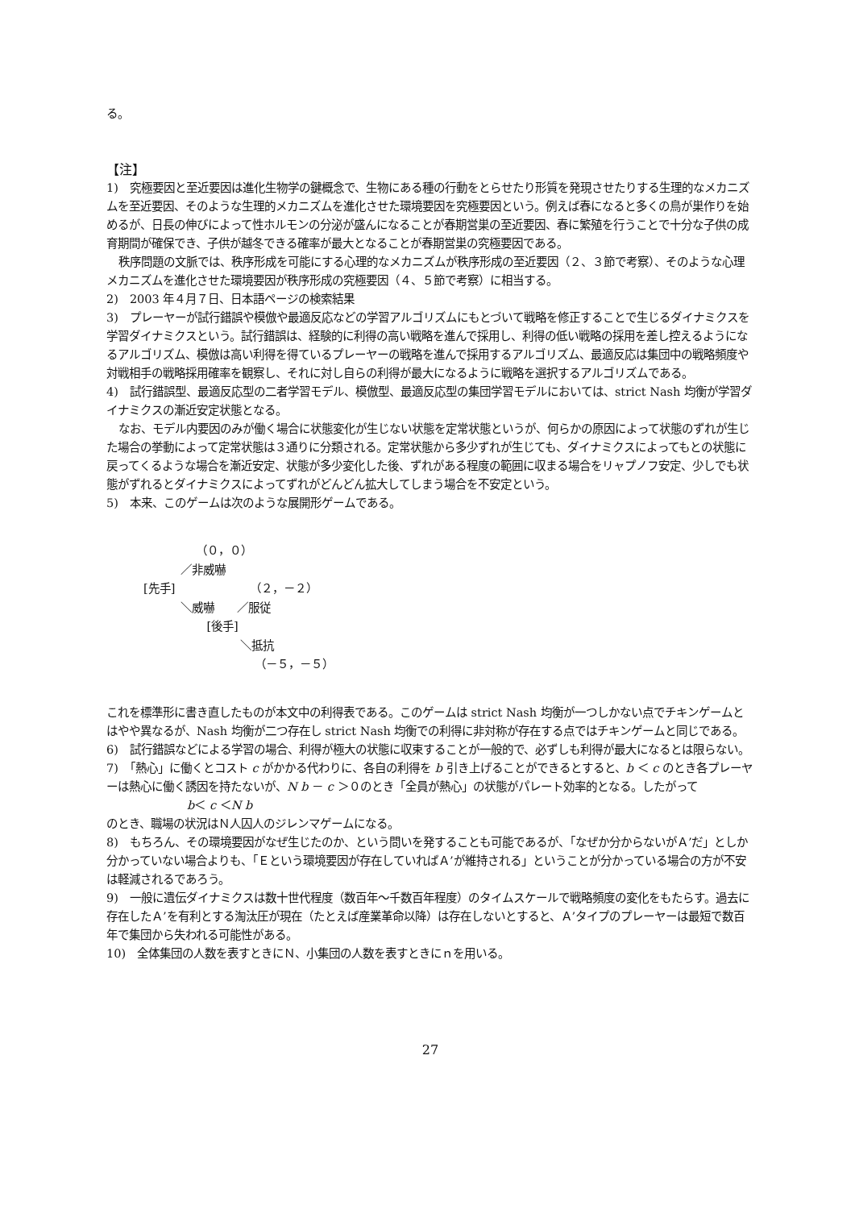る。
【注】
1)　究極要因と至近要因は進化生物学の鍵概念で、生物にある種の行動をとらせたり形質を発現させたりする生理的なメカニズムを至近要因、そのような生理的メカニズムを進化させた環境要因を究極要因という。例えば春になると多くの鳥が巣作りを始めるが、日長の伸びによって性ホルモンの分泌が盛んになることが春期営巣の至近要因、春に繁殖を行うことで十分な子供の成育期間が確保でき、子供が越冬できる確率が最大となることが春期営巣の究極要因である。
秩序問題の文脈では、秩序形成を可能にする心理的なメカニズムが秩序形成の至近要因（２、３節で考察）、そのような心理メカニズムを進化させた環境要因が秩序形成の究極要因（４、５節で考察）に相当する。
2)　2003 年４月７日、日本語ページの検索結果
3)　プレーヤーが試行錯誤や模倣や最適反応などの学習アルゴリズムにもとづいて戦略を修正することで生じるダイナミクスを学習ダイナミクスという。試行錯誤は、経験的に利得の高い戦略を進んで採用し、利得の低い戦略の採用を差し控えるようになるアルゴリズム、模倣は高い利得を得ているプレーヤーの戦略を進んで採用するアルゴリズム、最適反応は集団中の戦略頻度や対戦相手の戦略採用確率を観察し、それに対し自らの利得が最大になるように戦略を選択するアルゴリズムである。
4)　試行錯誤型、最適反応型の二者学習モデル、模倣型、最適反応型の集団学習モデルにおいては、strict Nash 均衡が学習ダイナミクスの漸近安定状態となる。
なお、モデル内要因のみが働く場合に状態変化が生じない状態を定常状態というが、何らかの原因によって状態のずれが生じた場合の挙動によって定常状態は３通りに分類される。定常状態から多少ずれが生じても、ダイナミクスによってもとの状態に戻ってくるような場合を漸近安定、状態が多少変化した後、ずれがある程度の範囲に収まる場合をリャプノフ安定、少しでも状態がずれるとダイナミクスによってずれがどんどん拡大してしまう場合を不安定という。
5)　本来、このゲームは次のような展開形ゲームである。
（０，０） ／非威嚇 [先手] （２，－２） ＼威嚇 ／服従 [後手] ＼抵抗 （－５，－５）
これを標準形に書き直したものが本文中の利得表である。このゲームは strict Nash 均衡が一つしかない点でチキンゲームとはやや異なるが、Nash 均衡が二つ存在し strict Nash 均衡での利得に非対称が存在する点ではチキンゲームと同じである。
6)　試行錯誤などによる学習の場合、利得が極大の状態に収束することが一般的で、必ずしも利得が最大になるとは限らない。
7)　「熱心」に働くとコスト c がかかる代わりに、各自の利得を b 引き上げることができるとすると、b ＜ c のとき各プレーヤーは熱心に働く誘因を持たないが、N b － c ＞０のとき「全員が熱心」の状態がパレート効率的となる。したがって
b＜ c ＜N b
のとき、職場の状況はＮ人囚人のジレンマゲームになる。
8)　もちろん、その環境要因がなぜ生じたのか、という問いを発することも可能であるが、「なぜか分からないがＡ’だ」としか分かっていない場合よりも、「Ｅという環境要因が存在していればＡ’が維持される」ということが分かっている場合の方が不安は軽減されるであろう。
9)　一般に遺伝ダイナミクスは数十世代程度（数百年～千数百年程度）のタイムスケールで戦略頻度の変化をもたらす。過去に存在したＡ’を有利とする淘汰圧が現在（たとえば産業革命以降）は存在しないとすると、Ａ’タイプのプレーヤーは最短で数百年で集団から失われる可能性がある。
10)　全体集団の人数を表すときにＮ、小集団の人数を表すときにｎを用いる。
27